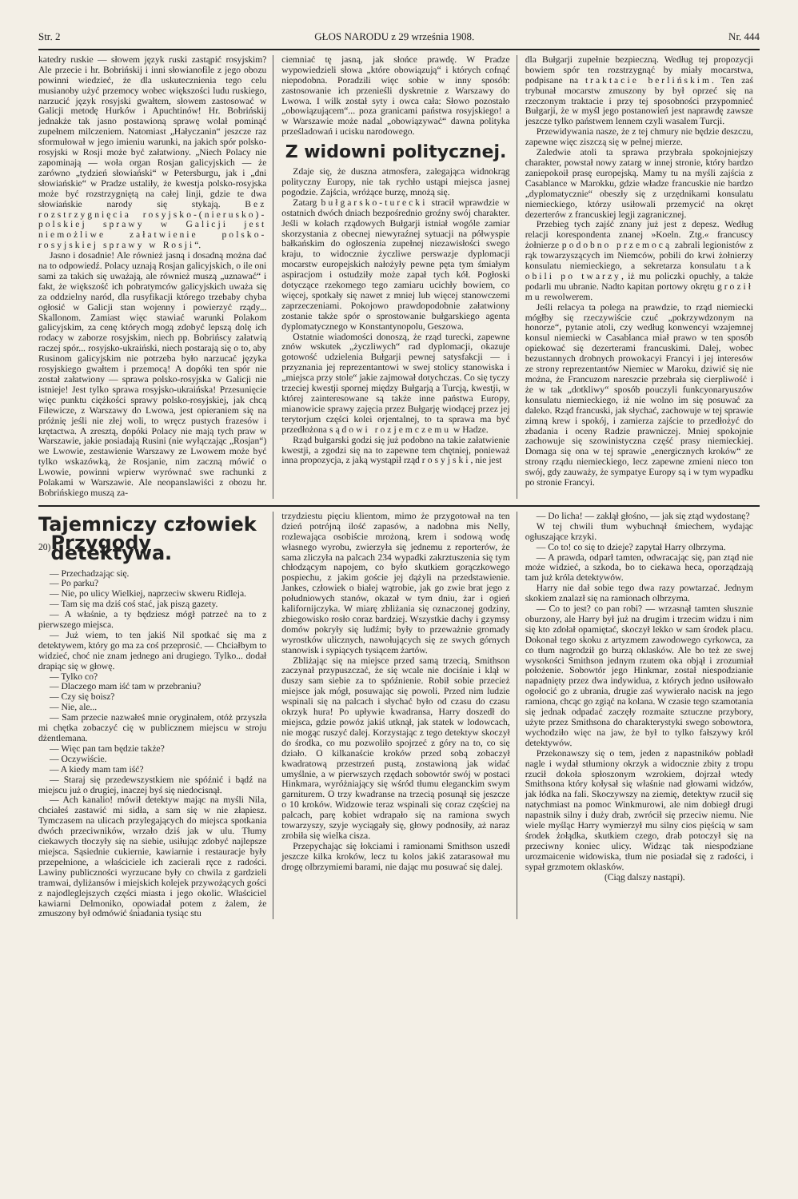Str. 2 GŁOS NARODU z 29 września 1908. Nr. 444
katedry ruskie — słowem język ruski zastąpić rosyjskim? Ale przecie i hr. Bobrińskij i inni słowianofile z jego obozu powinni wiedzieć, że dla uskutecznienia tego celu musianoby użyć przemocy wobec większości ludu ruskiego, narzucić język rosyjski gwałtem, słowem zastosować w Galicji metodę Hurków i Apuchtinów! Hr. Bobrińskij jednakże tak jasno postawioną sprawę wolał pominąć zupełnem milczeniem. Natomiast „Hałyczanin“ jeszcze raz sformułował w jego imieniu warunki, na jakich spór polsko-rosyjski w Rosji może być załatwiony. „Niech Polacy nie zapominają — woła organ Rosjan galicyjskich — że zarówno „tydzień słowiański“ w Petersburgu, jak i „dni słowiańskie“ w Pradze ustaliły, że kwestja polsko-rosyjska może być rozstrzygniętą na całej linji, gdzie te dwa słowiańskie narody się stykają. Bez rozstrzygnięcia rosyjsko-(nierusko)-polskiej sprawy w Galicji jest niemożliwe załatwienie polsko-rosyjskiej sprawy w Rosji“.
Jasno i dosadnie! Ale również jasną i dosadną można dać na to odpowiedź. Polacy uznają Rosjan galicyjskich, o ile oni sami za takich się uważają, ale również muszą „uznawać“ i fakt, że większość ich pobratymców galicyjskich uważa się za oddzielny naród, dla rusyfikacji którego trzebaby chyba ogłosić w Galicji stan wojenny i powierzyć rządy... Skallonom. Zamiast więc stawiać warunki Polakom galicyjskim, za cenę których mogą zdobyć lepszą dolę ich rodacy w zaborze rosyjskim, niech pp. Bobrińscy załatwią raczej spór... rosyjsko-ukraiński, niech postarają się o to, aby Rusinom galicyjskim nie potrzeba było narzucać języka rosyjskiego gwałtem i przemocą! A dopóki ten spór nie został załatwiony — sprawa polsko-rosyjska w Galicji nie istnieje! Jest tylko sprawa rosyjsko-ukraińska! Przesunięcie więc punktu ciężkości sprawy polsko-rosyjskiej, jak chcą Filewicze, z Warszawy do Lwowa, jest opieraniem się na próżnię jeśli nie złej woli, to wręcz pustych frazesów i krętactwa. A zresztą, dopóki Polacy nie mają tych praw w Warszawie, jakie posiadają Rusini (nie wyłączając „Rosjan“) we Lwowie, zestawienie Warszawy ze Lwowem może być tylko wskazówką, że Rosjanie, nim zaczną mówić o Lwowie, powinni wpierw wyrównać swe rachunki z Polakami w Warszawie. Ale neopanslawiści z obozu hr. Bobrińskiego muszą za-
ciemniać tę jasną, jak słońce prawdę. W Pradze wypowiedzieli słowa „które obowiązują“ i których cofnąć niepodobna. Poradzili więc sobie w inny sposób: zastosowanie ich przenieśli dyskretnie z Warszawy do Lwowa. I wilk został syty i owca cała: Słowo pozostało „obowiązującem“... poza granicami państwa rosyjskiego! a w Warszawie może nadal „obowiązywać“ dawna polityka prześladowań i ucisku narodowego.
Z widowni politycznej.
Zdaje się, że duszna atmosfera, zalegająca widnokrąg polityczny Europy, nie tak rychło ustąpi miejsca jasnej pogodzie. Zajścia, wróżące burzę, mnożą się.
Zatarg bułgarsko-turecki stracił wprawdzie w ostatnich dwóch dniach bezpośrednio groźny swój charakter. Jeśli w kołach rządowych Bułgarji istniał wogóle zamiar skorzystania z obecnej niewyraźnej sytuacji na półwyspie bałkańskim do ogłoszenia zupełnej niezawisłości swego kraju, to widocznie życzliwe perswazje dyplomacji mocarstw europejskich nałożyły pewne pęta tym śmiałym aspiracjom i ostudziły może zapał tych kół. Pogłoski dotyczące rzekomego tego zamiaru ucichły bowiem, co więcej, spotkały się nawet z mniej lub więcej stanowczemi zaprzeczeniami. Pokojowo prawdopodobnie załatwiony zostanie także spór o sprostowanie bułgarskiego agenta dyplomatycznego w Konstantynopolu, Geszowa.
Ostatnie wiadomości donoszą, że rząd turecki, zapewne znów wskutek „życzliwych“ rad dyplomacji, okazuje gotowość udzielenia Bułgarji pewnej satysfakcji — i przyznania jej reprezentantowi w swej stolicy stanowiska i „miejsca przy stole“ jakie zajmował dotychczas. Co się tyczy trzeciej kwestji spornej między Bułgarją a Turcją, kwestji, w której zainteresowane są także inne państwa Europy, mianowicie sprawy zajęcia przez Bułgarję wiodącej przez jej terytorjum części kolei orjentalnej, to ta sprawa ma być przedłożona sądowi rozjemczemu w Hadze.
Rząd bułgarski godzi się już podobno na takie załatwienie kwestji, a zgodzi się na to zapewne tem chętniej, ponieważ inna propozycja, z jaką wystąpił rząd rosyjski, nie jest
dla Bułgarji zupełnie bezpieczną. Według tej propozycji bowiem spór ten rozstrzygnąć by miały mocarstwa, podpisane na traktacie berlińskim. Ten zaś trybunał mocarstw zmuszony by był oprzeć się na rzeczonym traktacie i przy tej sposobności przypomnieć Bułgarji, że w myśl jego postanowień jest naprawdę zawsze jeszcze tylko państwem lennem czyli wasalem Turcji.
Przewidywania nasze, że z tej chmury nie będzie deszczu, zapewne więc ziszczą się w pełnej mierze.
Zaledwie atoli ta sprawa przybrała spokojniejszy charakter, powstał nowy zatarg w innej stronie, który bardzo zaniepokoił prasę europejską. Mamy tu na myśli zajścia z Casablance w Marokku, gdzie władze francuskie nie bardzo „dyplomatycznie“ obeszły się z urzędnikami konsulatu niemieckiego, którzy usiłowali przemycić na okręt dezerterów z francuskiej legji zagranicznej.
Przebieg tych zajść znany już jest z depesz. Według relacji korespondenta znanej »Koeln. Ztg.« francuscy żołnierze podobno przemocą zabrali legionistów z rąk towarzyszących im Niemców, pobili do krwi żołnierzy konsulatu niemieckiego, a sekretarza konsulatu tak obili po twarzy, iż mu policzki opuchły, a także podarli mu ubranie. Nadto kapitan portowy okrętu groził mu rewolwerem.
Jeśli relacya ta polega na prawdzie, to rząd niemiecki mógłby się rzeczywiście czuć „pokrzywdzonym na honorze“, pytanie atoli, czy według konwencyi wzajemnej konsul niemiecki w Casablanca miał prawo w ten sposób opiekować się dezerterami francuskimi. Dalej, wobec bezustannych drobnych prowokacyi Francyi i jej interesów ze strony reprezentantów Niemiec w Maroku, dziwić się nie można, że Francuzom nareszcie przebrała się cierpliwość i że w tak „dotkliwy“ sposób pouczyli funkcyonaryuszów konsulatu niemieckiego, iż nie wolno im się posuwać za daleko. Rząd francuski, jak słychać, zachowuje w tej sprawie zimną krew i spokój, i zamierza zajście to przedłożyć do zbadania i oceny Radzie prawniczej. Mniej spokojnie zachowuje się szowinistyczna część prasy niemieckiej. Domaga się ona w tej sprawie „energicznych kroków“ ze strony rządu niemieckiego, lecz zapewne zmieni nieco ton swój, gdy zauważy, że sympatye Europy są i w tym wypadku po stronie Francyi.
Tajemniczy człowiek
20)
Przygody detektywa.
— Przechadzając się.
— Po parku?
— Nie, po ulicy Wielkiej, naprzeciw skweru Ridleja.
— Tam się ma dziś coś stać, jak piszą gazety.
— A właśnie, a ty będziesz mógł patrzeć na to z pierwszego miejsca.
— Już wiem, to ten jakiś Nil spotkać się ma z detektywem, który go ma za coś przeprosić. — Chciałbym to widzieć, choć nie znam jednego ani drugiego. Tylko... dodał drapiąc się w głowę.
— Tylko co?
— Dlaczego mam iść tam w przebraniu?
— Czy się boisz?
— Nie, ale...
— Sam przecie nazwałeś mnie oryginałem, otóż przyszła mi chętka zobaczyć cię w publicznem miejscu w stroju dżentlemana.
— Więc pan tam będzie także?
— Oczywiście.
— A kiedy mam tam iść?
— Staraj się przedewszystkiem nie spóźnić i bądź na miejscu już o drugiej, inaczej byś się niedocisnął.
— Ach kanalio! mówił detektyw mając na myśli Nila, chciałeś zastawić mi sidła, a sam się w nie złapiesz. Tymczasem na ulicach przylegających do miejsca spotkania dwóch przeciwników, wrzało dziś jak w ulu. Tłumy ciekawych tłoczyły się na siebie, usiłując zdobyć najlepsze miejsca. Sąsiednie cukiernie, kawiarnie i restauracje były przepełnione, a właściciele ich zacierali ręce z radości. Lawiny publiczności wyrzucane były co chwila z gardzieli tramwai, dyliżansów i miejskich kolejek przywożących gości z najodleglejszych części miasta i jego okolic. Właściciel kawiarni Delmoniko, opowiadał potem z żalem, że zmuszony był odmówić śniadania tysiąc stu
trzydziestu pięciu klientom, mimo że przygotował na ten dzień potrójną ilość zapasów, a nadobna mis Nelly, rozlewająca osobiście mrożoną, krem i sodową wodę własnego wyrobu, zwierzyła się jednemu z reporterów, że sama zliczyła na palcach 234 wypadki zakrztuszenia się tym chłodzącym napojem, co było skutkiem gorączkowego pospiechu, z jakim goście jej dążyli na przedstawienie. Jankes, człowiek o białej wątrobie, jak go zwie brat jego z południowych stanów, okazał w tym dniu, żar i ogień kalifornijczyka. W miarę zbliżania się oznaczonej godziny, zbiegowisko rosło coraz bardziej. Wszystkie dachy i gzymsy domów pokryły się ludźmi; były to przeważnie gromady wyrostków ulicznych, nawołujących się ze swych górnych stanowisk i sypiących tysiącem żartów.
Zbliżając się na miejsce przed samą trzecią, Smithson zaczynał przypuszczać, że się wcale nie dociśnie i klął w duszy sam siebie za to spóźnienie. Robił sobie przecież miejsce jak mógł, posuwając się powoli. Przed nim ludzie wspinali się na palcach i słychać było od czasu do czasu okrzyk hura! Po upływie kwadransa, Harry doszedł do miejsca, gdzie powóz jakiś utknął, jak statek w lodowcach, nie mogąc ruszyć dalej. Korzystając z tego detektyw skoczył do środka, co mu pozwoliło spojrzeć z góry na to, co się działo. O kilkanaście kroków przed sobą zobaczył kwadratową przestrzeń pustą, zostawioną jak widać umyślnie, a w pierwszych rzędach sobowtór swój w postaci Hinkmara, wyróżniający się wśród tłumu eleganckim swym garniturem. O trzy kwadranse na trzecią posunął się jeszcze o 10 kroków. Widzowie teraz wspinali się coraz częściej na palcach, parę kobiet wdrapało się na ramiona swych towarzyszy, szyje wyciągały się, głowy podnosiły, aż naraz zrobiła się wielka cisza.
Przepychając się łokciami i ramionami Smithson uszedł jeszcze kilka kroków, lecz tu kolos jakiś zatarasował mu drogę olbrzymiemi barami, nie dając mu posuwać się dalej.
— Do licha! — zaklął głośno, — jak się ztąd wydostanę?
W tej chwili tłum wybuchnął śmiechem, wydając ogłuszające krzyki.
— Co to! co się to dzieje? zapytał Harry olbrzyma.
— A prawda, odparł tamten, odwracając się, pan ztąd nie może widzieć, a szkoda, bo to ciekawa heca, oporządzają tam już króla detektywów.
Harry nie dał sobie tego dwa razy powtarzać. Jednym skokiem znalazł się na ramionach olbrzyma.
— Co to jest? co pan robi? — wrzasnął tamten słusznie oburzony, ale Harry był już na drugim i trzecim widzu i nim się kto zdołał opamiętać, skoczył lekko w sam środek placu. Dokonał tego skoku z artyzmem zawodowego cyrkowca, za co tłum nagrodził go burzą oklasków. Ale bo też ze swej wysokości Smithson jednym rzutem oka objął i zrozumiał położenie. Sobowtór jego Hinkmar, został niespodzianie napadnięty przez dwa indywidua, z których jedno usiłowało ogołocić go z ubrania, drugie zaś wywierało nacisk na jego ramiona, chcąc go zgiąć na kolana. W czasie tego szamotania się jednak odpadać zaczęły rozmaite sztuczne przybory, użyte przez Smithsona do charakterystyki swego sobowtora, wychodziło więc na jaw, że był to tylko fałszywy król detektywów.
Przekonawszy się o tem, jeden z napastników pobladł nagle i wydał stłumiony okrzyk a widocznie zbity z tropu rzucił dokoła spłoszonym wzrokiem, dojrzał wtedy Smithsona który kołysał się właśnie nad głowami widzów, jak łódka na fali. Skoczywszy na ziemię, detektyw rzucił się natychmiast na pomoc Winkmurowi, ale nim dobiegł drugi napastnik silny i duży drab, zwrócił się przeciw niemu. Nie wiele myśląc Harry wymierzył mu silny cios pięścią w sam środek żołądka, skutkiem czego, drab potoczył się na przeciwny koniec ulicy. Widząc tak niespodziane urozmaicenie widowiska, tłum nie posiadał się z radości, i sypał grzmotem oklasków.
(Ciąg dalszy nastąpi).